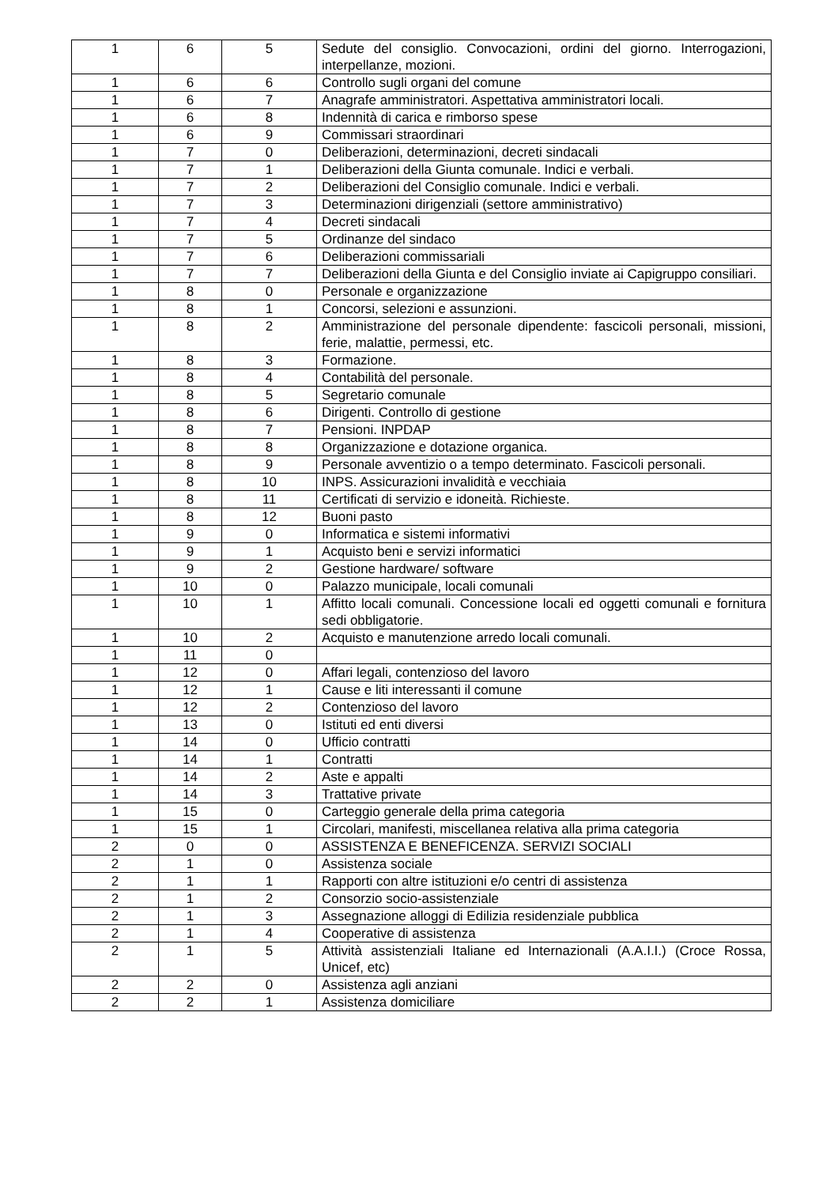| 1 | 6 | 5 | Sedute del consiglio. Convocazioni, ordini del giorno. Interrogazioni, interpellanze, mozioni. |
| 1 | 6 | 6 | Controllo sugli organi del comune |
| 1 | 6 | 7 | Anagrafe amministratori. Aspettativa amministratori locali. |
| 1 | 6 | 8 | Indennità di carica e rimborso spese |
| 1 | 6 | 9 | Commissari straordinari |
| 1 | 7 | 0 | Deliberazioni, determinazioni, decreti sindacali |
| 1 | 7 | 1 | Deliberazioni della Giunta comunale. Indici e verbali. |
| 1 | 7 | 2 | Deliberazioni del Consiglio comunale. Indici e verbali. |
| 1 | 7 | 3 | Determinazioni dirigenziali (settore amministrativo) |
| 1 | 7 | 4 | Decreti sindacali |
| 1 | 7 | 5 | Ordinanze del sindaco |
| 1 | 7 | 6 | Deliberazioni commissariali |
| 1 | 7 | 7 | Deliberazioni della Giunta e del Consiglio inviate ai Capigruppo consiliari. |
| 1 | 8 | 0 | Personale e organizzazione |
| 1 | 8 | 1 | Concorsi, selezioni e assunzioni. |
| 1 | 8 | 2 | Amministrazione del personale dipendente: fascicoli personali, missioni, ferie, malattie, permessi, etc. |
| 1 | 8 | 3 | Formazione. |
| 1 | 8 | 4 | Contabilità del personale. |
| 1 | 8 | 5 | Segretario comunale |
| 1 | 8 | 6 | Dirigenti. Controllo di gestione |
| 1 | 8 | 7 | Pensioni. INPDAP |
| 1 | 8 | 8 | Organizzazione e dotazione organica. |
| 1 | 8 | 9 | Personale avventizio o a tempo determinato. Fascicoli personali. |
| 1 | 8 | 10 | INPS. Assicurazioni invalidità e vecchiaia |
| 1 | 8 | 11 | Certificati di servizio e idoneità. Richieste. |
| 1 | 8 | 12 | Buoni pasto |
| 1 | 9 | 0 | Informatica e sistemi informativi |
| 1 | 9 | 1 | Acquisto beni e servizi informatici |
| 1 | 9 | 2 | Gestione hardware/ software |
| 1 | 10 | 0 | Palazzo municipale, locali comunali |
| 1 | 10 | 1 | Affitto locali comunali. Concessione locali ed oggetti comunali e fornitura sedi obbligatorie. |
| 1 | 10 | 2 | Acquisto e manutenzione arredo locali comunali. |
| 1 | 11 | 0 | |
| 1 | 12 | 0 | Affari legali, contenzioso del lavoro |
| 1 | 12 | 1 | Cause e liti interessanti il comune |
| 1 | 12 | 2 | Contenzioso del lavoro |
| 1 | 13 | 0 | Istituti ed enti diversi |
| 1 | 14 | 0 | Ufficio contratti |
| 1 | 14 | 1 | Contratti |
| 1 | 14 | 2 | Aste e appalti |
| 1 | 14 | 3 | Trattative private |
| 1 | 15 | 0 | Carteggio generale della prima categoria |
| 1 | 15 | 1 | Circolari, manifesti, miscellanea relativa alla prima categoria |
| 2 | 0 | 0 | ASSISTENZA E BENEFICENZA. SERVIZI SOCIALI |
| 2 | 1 | 0 | Assistenza sociale |
| 2 | 1 | 1 | Rapporti con altre istituzioni e/o centri di assistenza |
| 2 | 1 | 2 | Consorzio socio-assistenziale |
| 2 | 1 | 3 | Assegnazione alloggi di Edilizia residenziale pubblica |
| 2 | 1 | 4 | Cooperative di assistenza |
| 2 | 1 | 5 | Attività assistenziali Italiane ed Internazionali (A.A.I.I.) (Croce Rossa, Unicef, etc) |
| 2 | 2 | 0 | Assistenza agli anziani |
| 2 | 2 | 1 | Assistenza domiciliare |